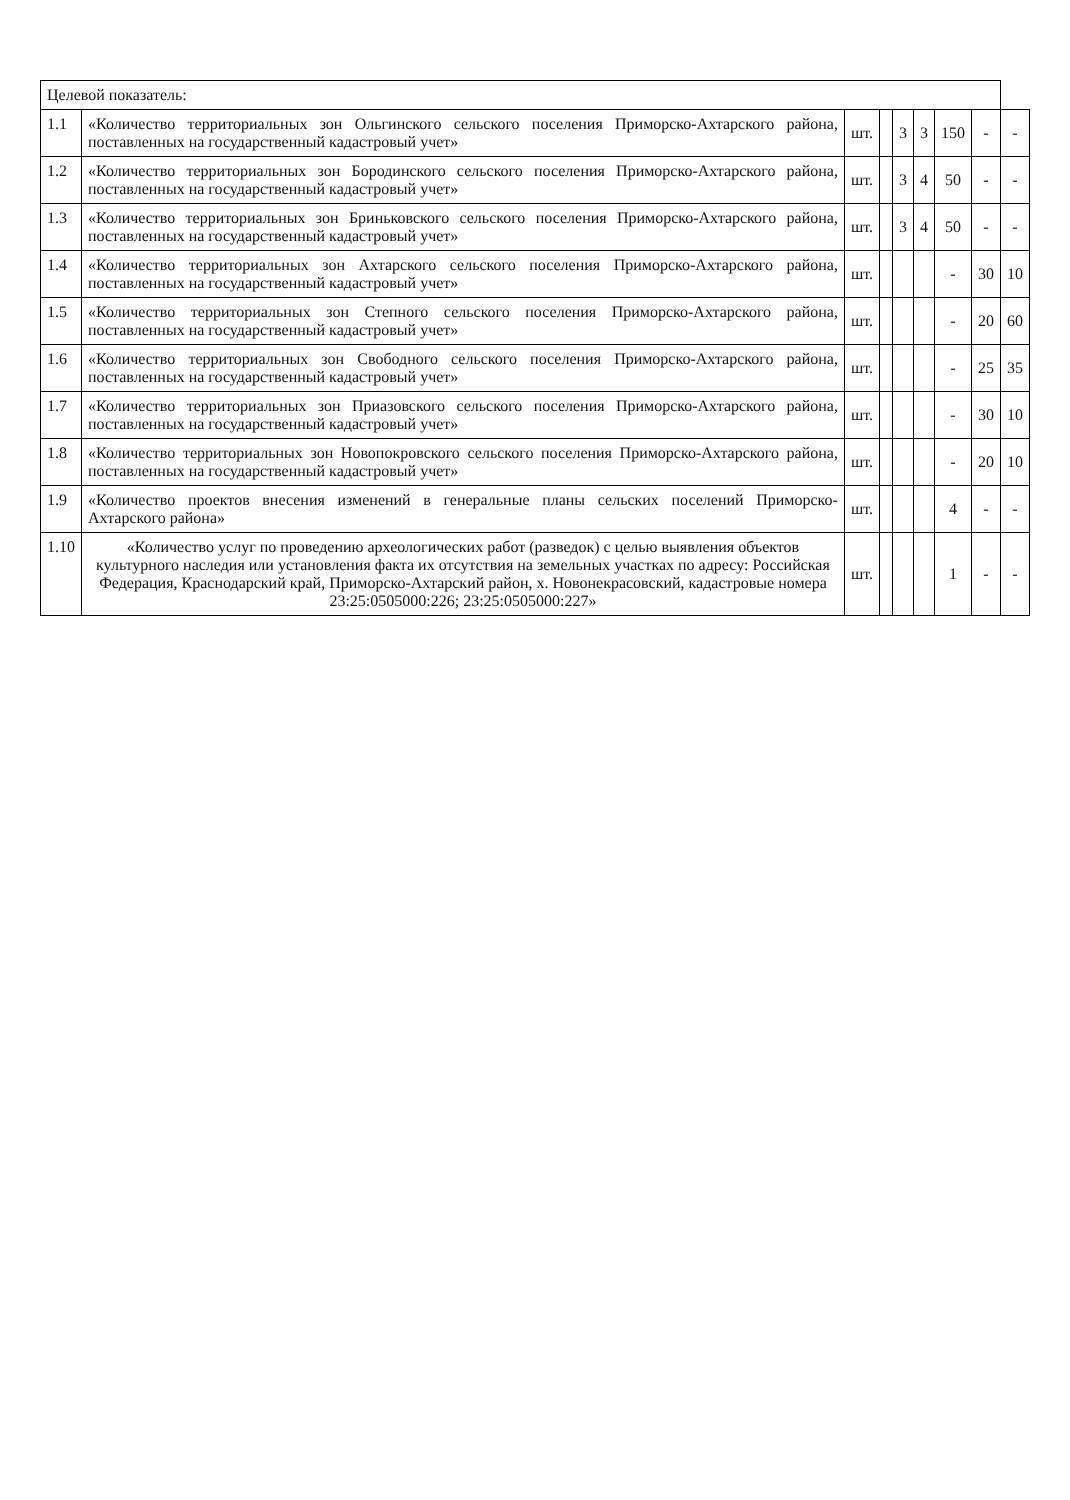| Целевой показатель: | | | | | | | | |
| 1.1 | «Количество территориальных зон Ольгинского сельского поселения Приморско-Ахтарского района, поставленных на государственный кадастровый учет» | шт. | | 3 | 3 | 150 | - | - |
| 1.2 | «Количество территориальных зон Бородинского сельского поселения Приморско-Ахтарского района, поставленных на государственный кадастровый учет» | шт. | | 3 | 4 | 50 | - | - |
| 1.3 | «Количество территориальных зон Бриньковского сельского поселения Приморско-Ахтарского района, поставленных на государственный кадастровый учет» | шт. | | 3 | 4 | 50 | - | - |
| 1.4 | «Количество территориальных зон Ахтарского сельского поселения Приморско-Ахтарского района, поставленных на государственный кадастровый учет» | шт. | | | | - | 30 | 10 |
| 1.5 | «Количество территориальных зон Степного сельского поселения Приморско-Ахтарского района, поставленных на государственный кадастровый учет» | шт. | | | | - | 20 | 60 |
| 1.6 | «Количество территориальных зон Свободного сельского поселения Приморско-Ахтарского района, поставленных на государственный кадастровый учет» | шт. | | | | - | 25 | 35 |
| 1.7 | «Количество территориальных зон Приазовского сельского поселения Приморско-Ахтарского района, поставленных на государственный кадастровый учет» | шт. | | | | - | 30 | 10 |
| 1.8 | «Количество территориальных зон Новопокровского сельского поселения Приморско-Ахтарского района, поставленных на государственный кадастровый учет» | шт. | | | | - | 20 | 10 |
| 1.9 | «Количество проектов внесения изменений в генеральные планы сельских поселений Приморско-Ахтарского района» | шт. | | | | 4 | - | - |
| 1.10 | «Количество услуг по проведению археологических работ (разведок) с целью выявления объектов культурного наследия или установления факта их отсутствия на земельных участках по адресу: Российская Федерация, Краснодарский край, Приморско-Ахтарский район, х. Новонекрасовский, кадастровые номера 23:25:0505000:226; 23:25:0505000:227» | шт. | | | | 1 | - | - |